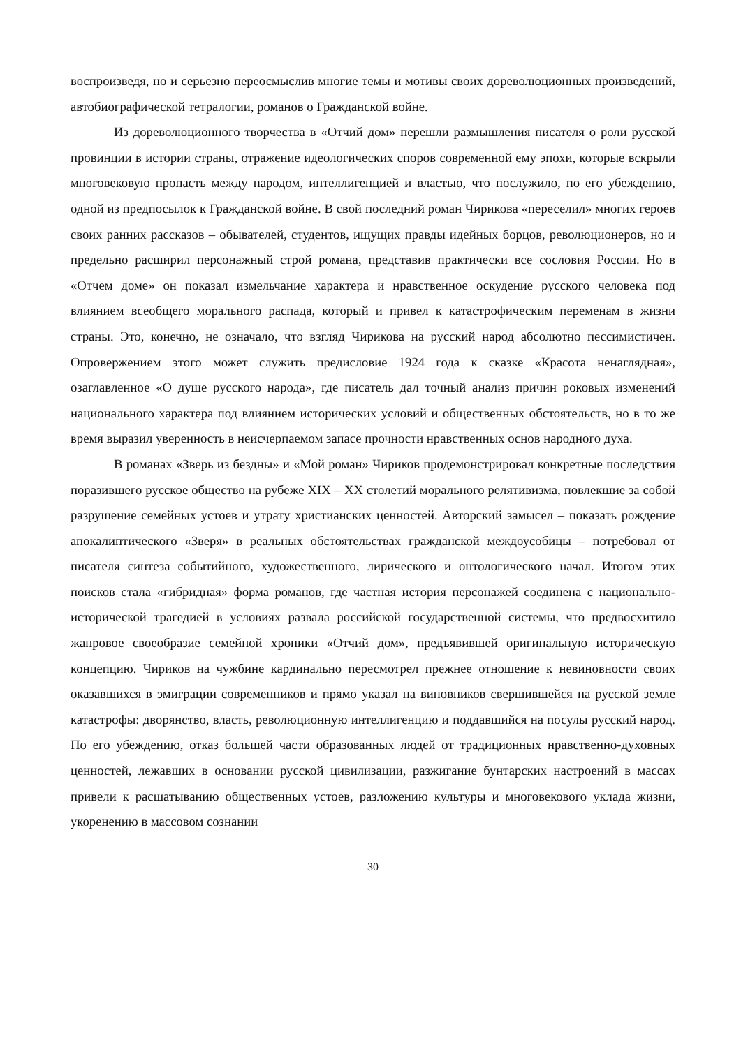воспроизведя, но и серьезно переосмыслив многие темы и мотивы своих дореволюционных произведений, автобиографической тетралогии, романов о Гражданской войне.
Из дореволюционного творчества в «Отчий дом» перешли размышления писателя о роли русской провинции в истории страны, отражение идеологических споров современной ему эпохи, которые вскрыли многовековую пропасть между народом, интеллигенцией и властью, что послужило, по его убеждению, одной из предпосылок к Гражданской войне. В свой последний роман Чирикова «переселил» многих героев своих ранних рассказов – обывателей, студентов, ищущих правды идейных борцов, революционеров, но и предельно расширил персонажный строй романа, представив практически все сословия России. Но в «Отчем доме» он показал измельчание характера и нравственное оскудение русского человека под влиянием всеобщего морального распада, который и привел к катастрофическим переменам в жизни страны. Это, конечно, не означало, что взгляд Чирикова на русский народ абсолютно пессимистичен. Опровержением этого может служить предисловие 1924 года к сказке «Красота ненаглядная», озаглавленное «О душе русского народа», где писатель дал точный анализ причин роковых изменений национального характера под влиянием исторических условий и общественных обстоятельств, но в то же время выразил уверенность в неисчерпаемом запасе прочности нравственных основ народного духа.
В романах «Зверь из бездны» и «Мой роман» Чириков продемонстрировал конкретные последствия поразившего русское общество на рубеже XIX – XX столетий морального релятивизма, повлекшие за собой разрушение семейных устоев и утрату христианских ценностей. Авторский замысел – показать рождение апокалиптического «Зверя» в реальных обстоятельствах гражданской междоусобицы – потребовал от писателя синтеза событийного, художественного, лирического и онтологического начал. Итогом этих поисков стала «гибридная» форма романов, где частная история персонажей соединена с национально-исторической трагедией в условиях развала российской государственной системы, что предвосхитило жанровое своеобразие семейной хроники «Отчий дом», предъявившей оригинальную историческую концепцию. Чириков на чужбине кардинально пересмотрел прежнее отношение к невиновности своих оказавшихся в эмиграции современников и прямо указал на виновников свершившейся на русской земле катастрофы: дворянство, власть, революционную интеллигенцию и поддавшийся на посулы русский народ. По его убеждению, отказ большей части образованных людей от традиционных нравственно-духовных ценностей, лежавших в основании русской цивилизации, разжигание бунтарских настроений в массах привели к расшатыванию общественных устоев, разложению культуры и многовекового уклада жизни, укоренению в массовом сознании
30